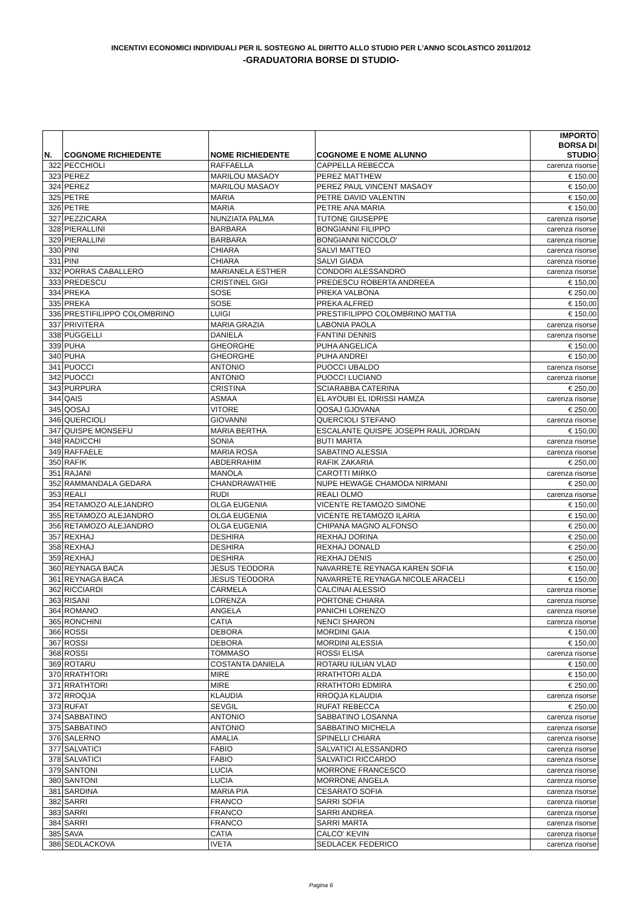INCENTIVI ECONOMICI INDIVIDUALI PER IL SOSTEGNO AL DIRITTO ALLO STUDIO PER L’ANNO SCOLASTICO 2011/2012
-GRADUATORIA BORSE DI STUDIO-
| N. | COGNOME RICHIEDENTE | NOME RICHIEDENTE | COGNOME E NOME ALUNNO | IMPORTO BORSA DI STUDIO |
| --- | --- | --- | --- | --- |
| 322 | PECCHIOLI | RAFFAELLA | CAPPELLA REBECCA | carenza risorse |
| 323 | PEREZ | MARILOU MASAOY | PEREZ MATTHEW | € 150,00 |
| 324 | PEREZ | MARILOU MASAOY | PEREZ PAUL VINCENT MASAOY | € 150,00 |
| 325 | PETRE | MARIA | PETRE DAVID VALENTIN | € 150,00 |
| 326 | PETRE | MARIA | PETRE ANA MARIA | € 150,00 |
| 327 | PEZZICARA | NUNZIATA PALMA | TUTONE GIUSEPPE | carenza risorse |
| 328 | PIERALLINI | BARBARA | BONGIANNI FILIPPO | carenza risorse |
| 329 | PIERALLINI | BARBARA | BONGIANNI NICCOLO' | carenza risorse |
| 330 | PINI | CHIARA | SALVI MATTEO | carenza risorse |
| 331 | PINI | CHIARA | SALVI GIADA | carenza risorse |
| 332 | PORRAS CABALLERO | MARIANELA ESTHER | CONDORI ALESSANDRO | carenza risorse |
| 333 | PREDESCU | CRISTINEL GIGI | PREDESCU ROBERTA ANDREEA | € 150,00 |
| 334 | PREKA | SOSE | PREKA VALBONA | € 250,00 |
| 335 | PREKA | SOSE | PREKA ALFRED | € 150,00 |
| 336 | PRESTIFILIPPO COLOMBRINO | LUIGI | PRESTIFILIPPO COLOMBRINO MATTIA | € 150,00 |
| 337 | PRIVITERA | MARIA GRAZIA | LABONIA PAOLA | carenza risorse |
| 338 | PUGGELLI | DANIELA | FANTINI DENNIS | carenza risorse |
| 339 | PUHA | GHEORGHE | PUHA ANGELICA | € 150,00 |
| 340 | PUHA | GHEORGHE | PUHA ANDREI | € 150,00 |
| 341 | PUOCCI | ANTONIO | PUOCCI UBALDO | carenza risorse |
| 342 | PUOCCI | ANTONIO | PUOCCI LUCIANO | carenza risorse |
| 343 | PURPURA | CRISTINA | SCIARABBA CATERINA | € 250,00 |
| 344 | QAIS | ASMAA | EL AYOUBI EL IDRISSI HAMZA | carenza risorse |
| 345 | QOSAJ | VITORE | QOSAJ GJOVANA | € 250,00 |
| 346 | QUERCIOLI | GIOVANNI | QUERCIOLI STEFANO | carenza risorse |
| 347 | QUISPE MONSEFU | MARIA BERTHA | ESCALANTE QUISPE JOSEPH RAUL JORDAN | € 150,00 |
| 348 | RADICCHI | SONIA | BUTI MARTA | carenza risorse |
| 349 | RAFFAELE | MARIA ROSA | SABATINO ALESSIA | carenza risorse |
| 350 | RAFIK | ABDERRAHIM | RAFIK ZAKARIA | € 250,00 |
| 351 | RAJANI | MANOLA | CAROTTI MIRKO | carenza risorse |
| 352 | RAMMANDALA GEDARA | CHANDRAWATHIE | NUPE HEWAGE CHAMODA NIRMANI | € 250,00 |
| 353 | REALI | RUDI | REALI OLMO | carenza risorse |
| 354 | RETAMOZO ALEJANDRO | OLGA EUGENIA | VICENTE RETAMOZO SIMONE | € 150,00 |
| 355 | RETAMOZO ALEJANDRO | OLGA EUGENIA | VICENTE RETAMOZO ILARIA | € 150,00 |
| 356 | RETAMOZO ALEJANDRO | OLGA EUGENIA | CHIPANA MAGNO ALFONSO | € 250,00 |
| 357 | REXHAJ | DESHIRA | REXHAJ DORINA | € 250,00 |
| 358 | REXHAJ | DESHIRA | REXHAJ DONALD | € 250,00 |
| 359 | REXHAJ | DESHIRA | REXHAJ DENIS | € 250,00 |
| 360 | REYNAGA BACA | JESUS TEODORA | NAVARRETE REYNAGA KAREN SOFIA | € 150,00 |
| 361 | REYNAGA BACA | JESUS TEODORA | NAVARRETE REYNAGA NICOLE ARACELI | € 150,00 |
| 362 | RICCIARDI | CARMELA | CALCINAI ALESSIO | carenza risorse |
| 363 | RISANI | LORENZA | PORTONE CHIARA | carenza risorse |
| 364 | ROMANO | ANGELA | PANICHI LORENZO | carenza risorse |
| 365 | RONCHINI | CATIA | NENCI SHARON | carenza risorse |
| 366 | ROSSI | DEBORA | MORDINI GAIA | € 150,00 |
| 367 | ROSSI | DEBORA | MORDINI ALESSIA | € 150,00 |
| 368 | ROSSI | TOMMASO | ROSSI ELISA | carenza risorse |
| 369 | ROTARU | COSTANTA DANIELA | ROTARU IULIAN VLAD | € 150,00 |
| 370 | RRATHTORI | MIRE | RRATHTORI ALDA | € 150,00 |
| 371 | RRATHTORI | MIRE | RRATHTORI EDMIRA | € 250,00 |
| 372 | RROQJA | KLAUDIA | RROQJA KLAUDIA | carenza risorse |
| 373 | RUFAT | SEVGIL | RUFAT REBECCA | € 250,00 |
| 374 | SABBATINO | ANTONIO | SABBATINO LOSANNA | carenza risorse |
| 375 | SABBATINO | ANTONIO | SABBATINO MICHELA | carenza risorse |
| 376 | SALERNO | AMALIA | SPINELLI CHIARA | carenza risorse |
| 377 | SALVATICI | FABIO | SALVATICI ALESSANDRO | carenza risorse |
| 378 | SALVATICI | FABIO | SALVATICI RICCARDO | carenza risorse |
| 379 | SANTONI | LUCIA | MORRONE FRANCESCO | carenza risorse |
| 380 | SANTONI | LUCIA | MORRONE ANGELA | carenza risorse |
| 381 | SARDINA | MARIA PIA | CESARATO SOFIA | carenza risorse |
| 382 | SARRI | FRANCO | SARRI SOFIA | carenza risorse |
| 383 | SARRI | FRANCO | SARRI ANDREA | carenza risorse |
| 384 | SARRI | FRANCO | SARRI MARTA | carenza risorse |
| 385 | SAVA | CATIA | CALCO' KEVIN | carenza risorse |
| 386 | SEDLACKOVA | IVETA | SEDLACEK FEDERICO | carenza risorse |
Pagina 6